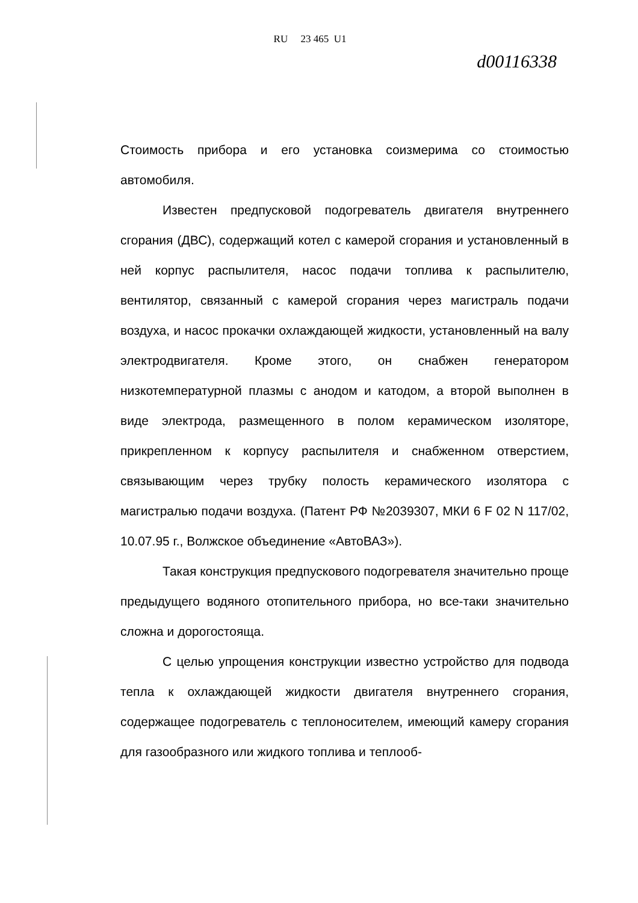RU 23 465 U1
d00116338
Стоимость прибора и его установка соизмерима со стоимостью автомобиля.
Известен предпусковой подогреватель двигателя внутреннего сгорания (ДВС), содержащий котел с камерой сгорания и установленный в ней корпус распылителя, насос подачи топлива к распылителю, вентилятор, связанный с камерой сгорания через магистраль подачи воздуха, и насос прокачки охлаждающей жидкости, установленный на валу электродвигателя. Кроме этого, он снабжен генератором низкотемпературной плазмы с анодом и катодом, а второй выполнен в виде электрода, размещенного в полом керамическом изоляторе, прикрепленном к корпусу распылителя и снабженном отверстием, связывающим через трубку полость керамического изолятора с магистралью подачи воздуха. (Патент РФ №2039307, МКИ 6 F 02 N 117/02, 10.07.95 г., Волжское объединение «АвтоВАЗ»).
Такая конструкция предпускового подогревателя значительно проще предыдущего водяного отопительного прибора, но все-таки значительно сложна и дорогостояща.
С целью упрощения конструкции известно устройство для подвода тепла к охлаждающей жидкости двигателя внутреннего сгорания, содержащее подогреватель с теплоносителем, имеющий камеру сгорания для газообразного или жидкого топлива и теплооб-